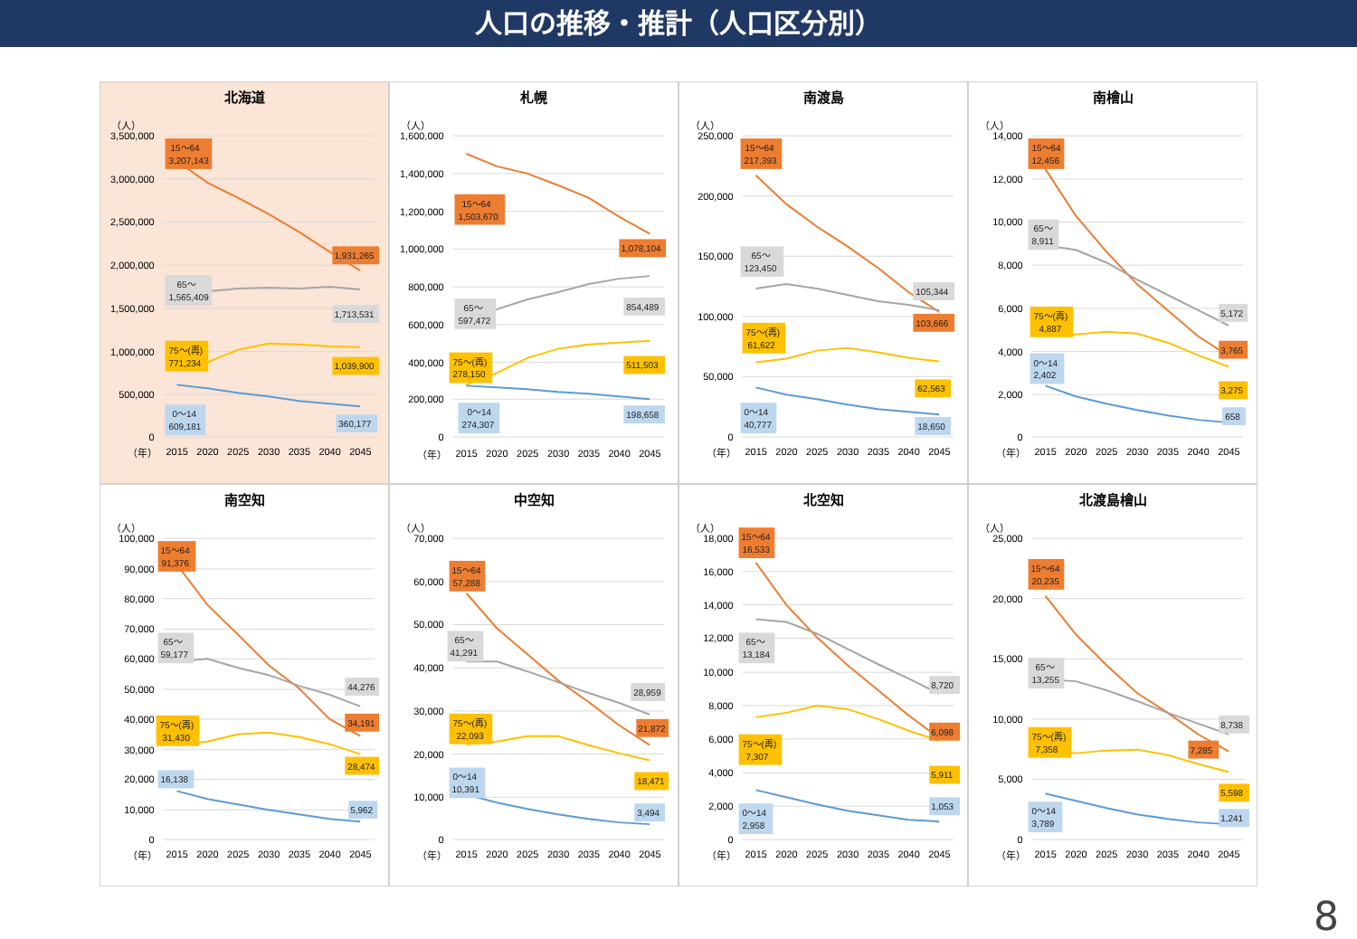人口の推移・推計（人口区分別）
北海道
（人）
3,500,000
3,000,000
2,500,000
2,000,000
1,500,000
1,000,000
500,000
0
15～64
3,207,143
1,931,265
65～
1,565,409
1,713,531
75～(再)
771,234
1,039,900
0～14
609,181
360,177
（年）
2015
2020
2025
2030
2035
2040
2045
札幌
（人）
1,600,000
1,400,000
1,200,000
1,000,000
800,000
600,000
400,000
200,000
0
15～64
1,503,670
1,078,104
65～
597,472
854,489
75～(再)
278,150
511,503
0～14
274,307
198,658
（年）
2015
2020
2025
2030
2035
2040
2045
南渡島
（人）
250,000
200,000
150,000
100,000
50,000
0
15～64
217,393
103,666
65～
123,450
105,344
75～(再)
61,622
62,563
0～14
40,777
18,650
（年）
2015
2020
2025
2030
2035
2040
2045
南檜山
（人）
14,000
12,000
10,000
8,000
6,000
4,000
2,000
0
15～64
12,456
3,765
65～
8,911
5,172
75～(再)
4,887
3,275
0～14
2,402
658
（年）
2015
2020
2025
2030
2035
2040
2045
南空知
（人）
100,000
90,000
80,000
70,000
60,000
50,000
40,000
30,000
20,000
10,000
0
15～64
91,376
34,191
65～
59,177
44,276
75～(再)
31,430
28,474
16,138
5,962
（年）
2015
2020
2025
2030
2035
2040
2045
中空知
（人）
70,000
60,000
50,000
40,000
30,000
20,000
10,000
0
15～64
57,288
21,872
65～
41,291
28,959
75～(再)
22,093
18,471
0～14
10,391
3,494
（年）
2015
2020
2025
2030
2035
2040
2045
北空知
（人）
18,000
16,000
14,000
12,000
10,000
8,000
6,000
4,000
2,000
0
15～64
16,533
6,098
65～
13,184
8,720
75～(再)
7,307
5,911
0～14
2,958
1,053
（年）
2015
2020
2025
2030
2035
2040
2045
北渡島檜山
（人）
25,000
20,000
15,000
10,000
5,000
0
15～64
20,235
7,285
65～
13,255
8,738
75～(再)
7,358
5,598
0～14
3,789
1,241
（年）
2015
2020
2025
2030
2035
2040
2045
8